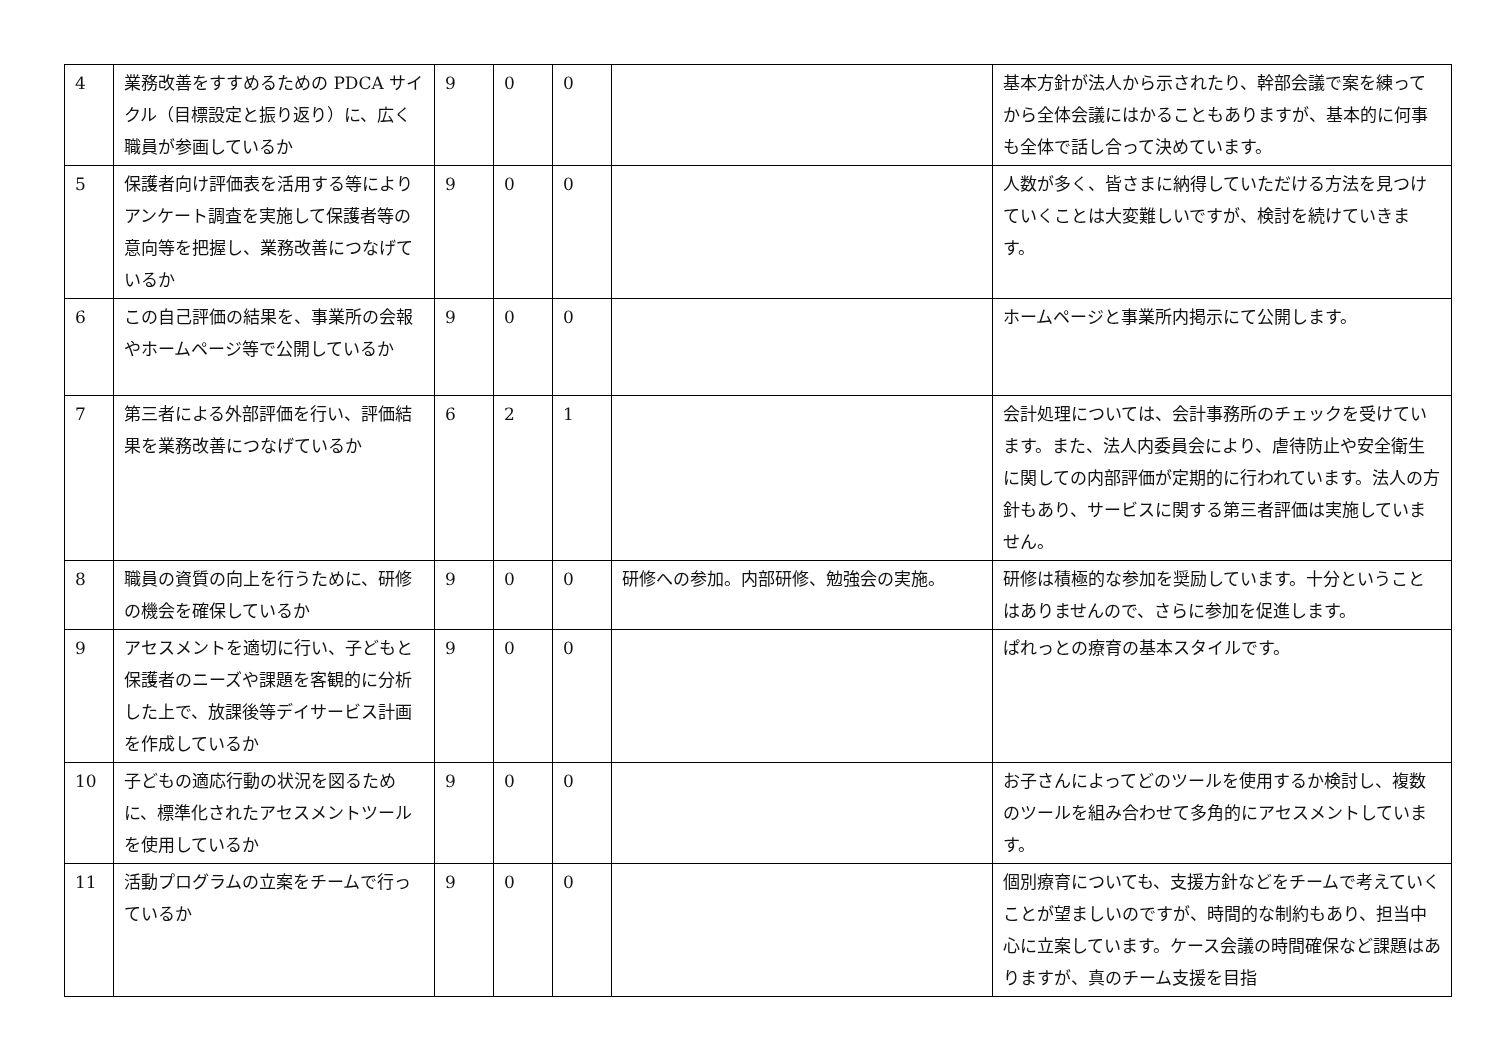| 4 | 業務改善をすすめるための PDCA サイクル（目標設定と振り返り）に、広く職員が参画しているか | 9 | 0 | 0 | | 基本方針が法人から示されたり、幹部会議で案を練ってから全体会議にはかることもありますが、基本的に何事も全体で話し合って決めています。 |
| 5 | 保護者向け評価表を活用する等によりアンケート調査を実施して保護者等の意向等を把握し、業務改善につなげているか | 9 | 0 | 0 | | 人数が多く、皆さまに納得していただける方法を見つけていくことは大変難しいですが、検討を続けていきます。 |
| 6 | この自己評価の結果を、事業所の会報やホームページ等で公開しているか | 9 | 0 | 0 | | ホームページと事業所内掲示にて公開します。 |
| 7 | 第三者による外部評価を行い、評価結果を業務改善につなげているか | 6 | 2 | 1 | | 会計処理については、会計事務所のチェックを受けています。また、法人内委員会により、虐待防止や安全衛生に関しての内部評価が定期的に行われています。法人の方針もあり、サービスに関する第三者評価は実施していません。 |
| 8 | 職員の資質の向上を行うために、研修の機会を確保しているか | 9 | 0 | 0 | 研修への参加。内部研修、勉強会の実施。 | 研修は積極的な参加を奨励しています。十分ということはありませんので、さらに参加を促進します。 |
| 9 | アセスメントを適切に行い、子どもと保護者のニーズや課題を客観的に分析した上で、放課後等デイサービス計画を作成しているか | 9 | 0 | 0 | | ぱれっとの療育の基本スタイルです。 |
| 10 | 子どもの適応行動の状況を図るために、標準化されたアセスメントツールを使用しているか | 9 | 0 | 0 | | お子さんによってどのツールを使用するか検討し、複数のツールを組み合わせて多角的にアセスメントしています。 |
| 11 | 活動プログラムの立案をチームで行っているか | 9 | 0 | 0 | | 個別療育についても、支援方針などをチームで考えていくことが望ましいのですが、時間的な制約もあり、担当中心に立案しています。ケース会議の時間確保など課題はありますが、真のチーム支援を目指 |